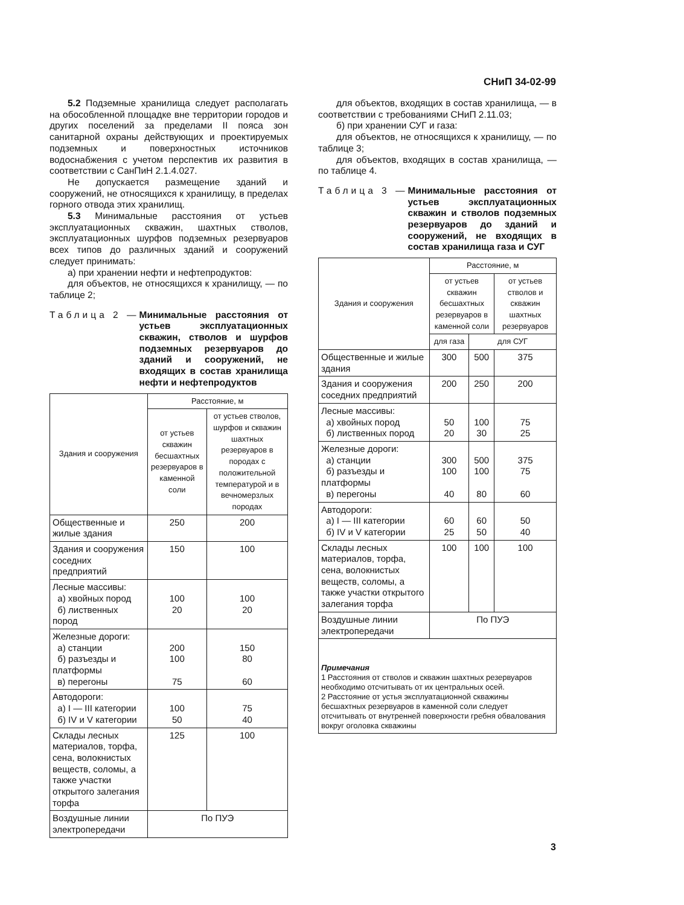СНиП 34-02-99
5.2 Подземные хранилища следует располагать на обособленной площадке вне территории городов и других поселений за пределами II пояса зон санитарной охраны действующих и проектируемых подземных и поверхностных источников водоснабжения с учетом перспектив их развития в соответствии с СанПиН 2.1.4.027.
Не допускается размещение зданий и сооружений, не относящихся к хранилищу, в пределах горного отвода этих хранилищ.
5.3 Минимальные расстояния от устьев эксплуатационных скважин, шахтных стволов, эксплуатационных шурфов подземных резервуаров всех типов до различных зданий и сооружений следует принимать:
а) при хранении нефти и нефтепродуктов:
для объектов, не относящихся к хранилищу, — по таблице 2;
Таблица 2 — Минимальные расстояния от устьев эксплуатационных скважин, стволов и шурфов подземных резервуаров до зданий и сооружений, не входящих в состав хранилища нефти и нефтепродуктов
| Здания и сооружения | Расстояние, м | |
| --- | --- | --- |
| | от устьев скважин бесшахтных резервуаров в каменной соли | от устьев стволов, шурфов и скважин шахтных резервуаров в породах с положительной температурой и в вечномерзлых породах |
| Общественные и жилые здания | 250 | 200 |
| Здания и сооружения соседних предприятий | 150 | 100 |
| Лесные массивы: а) хвойных пород б) лиственных пород | 100 20 | 100 20 |
| Железные дороги: а) станции б) разъезды и платформы в) перегоны | 200 100 75 | 150 80 60 |
| Автодороги: а) I — III категории б) IV и V категории | 100 50 | 75 40 |
| Склады лесных материалов, торфа, сена, волокнистых веществ, соломы, а также участки открытого залегания торфа | 125 | 100 |
| Воздушные линии электропередачи | По ПУЭ | |
для объектов, входящих в состав хранилища, — в соответствии с требованиями СНиП 2.11.03;
б) при хранении СУГ и газа:
для объектов, не относящихся к хранилищу, — по таблице 3;
для объектов, входящих в состав хранилища, — по таблице 4.
Таблица 3 — Минимальные расстояния от устьев эксплуатационных скважин и стволов подземных резервуаров до зданий и сооружений, не входящих в состав хранилища газа и СУГ
| Здания и сооружения | Расстояние, м | | |
| --- | --- | --- | --- |
| | от устьев скважин бесшахтных резервуаров в каменной соли | | от устьев стволов и скважин шахтных резервуаров |
| | для газа | для СУГ | |
| Общественные и жилые здания | 300 | 500 | 375 |
| Здания и сооружения соседних предприятий | 200 | 250 | 200 |
| Лесные массивы: а) хвойных пород б) лиственных пород | 50 20 | 100 30 | 75 25 |
| Железные дороги: а) станции б) разъезды и платформы в) перегоны | 300 100 40 | 500 100 80 | 375 75 60 |
| Автодороги: а) I — III категории б) IV и V категории | 60 25 | 60 50 | 50 40 |
| Склады лесных материалов, торфа, сена, волокнистых веществ, соломы, а также участки открытого залегания торфа | 100 | 100 | 100 |
| Воздушные линии электропередачи | По ПУЭ | | |
| Примечания 1 Расстояния от стволов и скважин шахтных резервуаров необходимо отсчитывать от их центральных осей. 2 Расстояние от устья эксплуатационной скважины бесшахтных резервуаров в каменной соли следует отсчитывать от внутренней поверхности гребня обвалования вокруг оголовка скважины | | | |
3